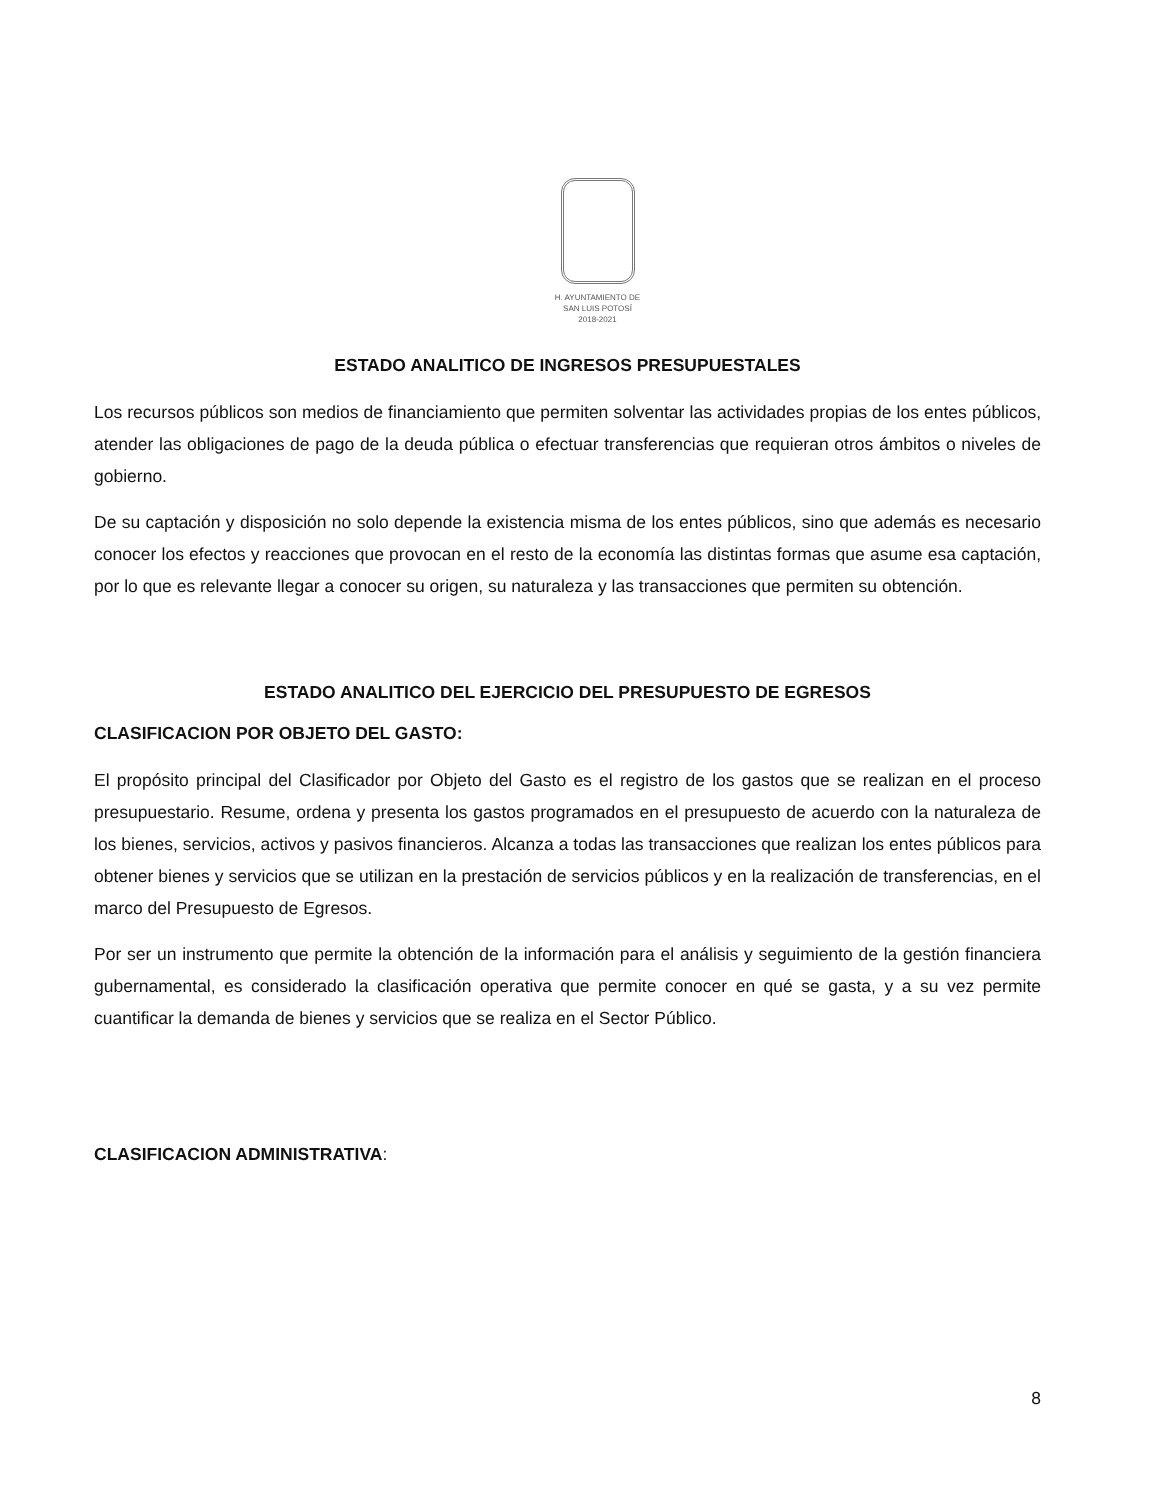H. AYUNTAMIENTO DE
SAN LUIS POTOSÍ
2018-2021
ESTADO ANALITICO DE INGRESOS PRESUPUESTALES
Los recursos públicos son medios de financiamiento que permiten solventar las actividades propias de los entes públicos, atender las obligaciones de pago de la deuda pública o efectuar transferencias que requieran otros ámbitos o niveles de gobierno.
De su captación y disposición no solo depende la existencia misma de los entes públicos, sino que además es necesario conocer los efectos y reacciones que provocan en el resto de la economía las distintas formas que asume esa captación, por lo que es relevante llegar a conocer su origen, su naturaleza y las transacciones que permiten su obtención.
ESTADO ANALITICO DEL EJERCICIO DEL PRESUPUESTO DE EGRESOS
CLASIFICACION POR OBJETO DEL GASTO:
El propósito principal del Clasificador por Objeto del Gasto es el registro de los gastos que se realizan en el proceso presupuestario. Resume, ordena y presenta los gastos programados en el presupuesto de acuerdo con la naturaleza de los bienes, servicios, activos y pasivos financieros. Alcanza a todas las transacciones que realizan los entes públicos para obtener bienes y servicios que se utilizan en la prestación de servicios públicos y en la realización de transferencias, en el marco del Presupuesto de Egresos.
Por ser un instrumento que permite la obtención de la información para el análisis y seguimiento de la gestión financiera gubernamental, es considerado la clasificación operativa que permite conocer en qué se gasta, y a su vez permite cuantificar la demanda de bienes y servicios que se realiza en el Sector Público.
CLASIFICACION ADMINISTRATIVA:
8